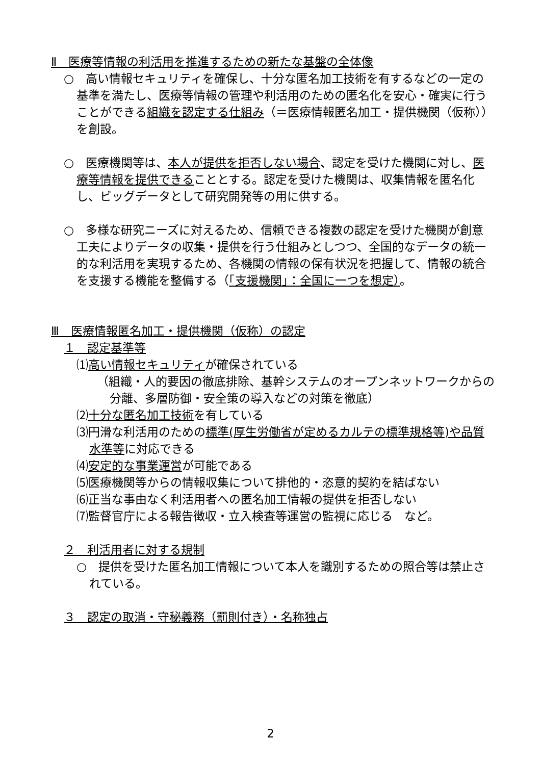Ⅱ　医療等情報の利活用を推進するための新たな基盤の全体像
○　高い情報セキュリティを確保し、十分な匿名加工技術を有するなどの一定の基準を満たし、医療等情報の管理や利活用のための匿名化を安心・確実に行うことができる組織を認定する仕組み（＝医療情報匿名加工・提供機関（仮称））を創設。
○　医療機関等は、本人が提供を拒否しない場合、認定を受けた機関に対し、医療等情報を提供できることとする。認定を受けた機関は、収集情報を匿名化し、ビッグデータとして研究開発等の用に供する。
○　多様な研究ニーズに対えるため、信頼できる複数の認定を受けた機関が創意工夫によりデータの収集・提供を行う仕組みとしつつ、全国的なデータの統一的な利活用を実現するため、各機関の情報の保有状況を把握して、情報の統合を支援する機能を整備する（「支援機関」：全国に一つを想定）。
Ⅲ　医療情報匿名加工・提供機関（仮称）の認定
１　認定基準等
⑴高い情報セキュリティが確保されている
（組織・人的要因の徹底排除、基幹システムのオープンネットワークからの分離、多層防御・安全策の導入などの対策を徹底）
⑵十分な匿名加工技術を有している
⑶円滑な利活用のための標準(厚生労働省が定めるカルテの標準規格等)や品質水準等に対応できる
⑷安定的な事業運営が可能である
⑸医療機関等からの情報収集について排他的・恣意的契約を結ばない
⑹正当な事由なく利活用者への匿名加工情報の提供を拒否しない
⑺監督官庁による報告徴収・立入検査等運営の監視に応じる　など。
２　利活用者に対する規制
○　提供を受けた匿名加工情報について本人を識別するための照合等は禁止されている。
３　認定の取消・守秘義務（罰則付き）・名称独占
2